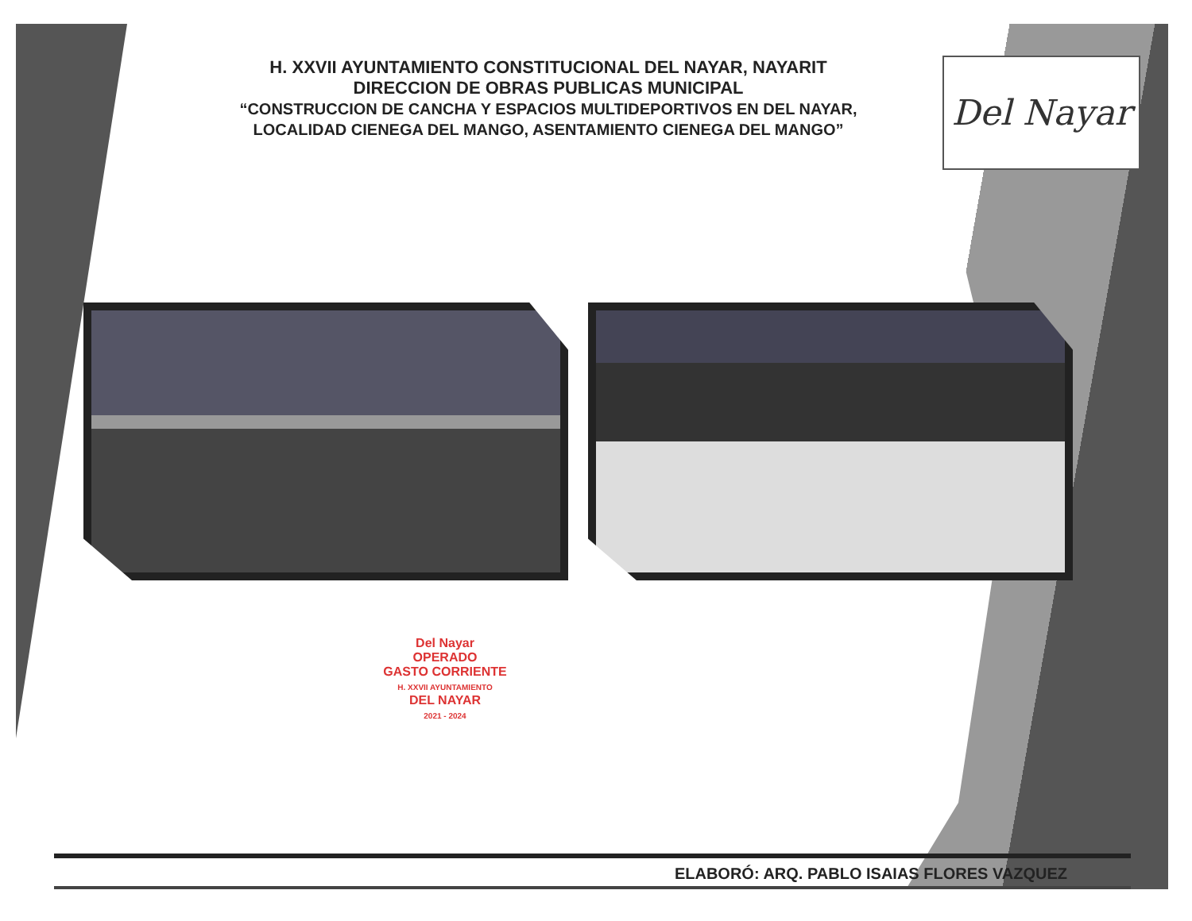Del Nayar
H. XXVII AYUNTAMIENTO CONSTITUCIONAL DEL NAYAR, NAYARIT
DIRECCION DE OBRAS PUBLICAS MUNICIPAL
“CONSTRUCCION DE CANCHA Y ESPACIOS MULTIDEPORTIVOS EN DEL NAYAR, LOCALIDAD CIENEGA DEL MANGO, ASENTAMIENTO CIENEGA DEL MANGO”
Del Nayar
OPERADO
GASTO CORRIENTE
H. XXVII AYUNTAMIENTO
DEL NAYAR
2021 - 2024
ELABORÓ: ARQ. PABLO ISAIAS FLORES VAZQUEZ